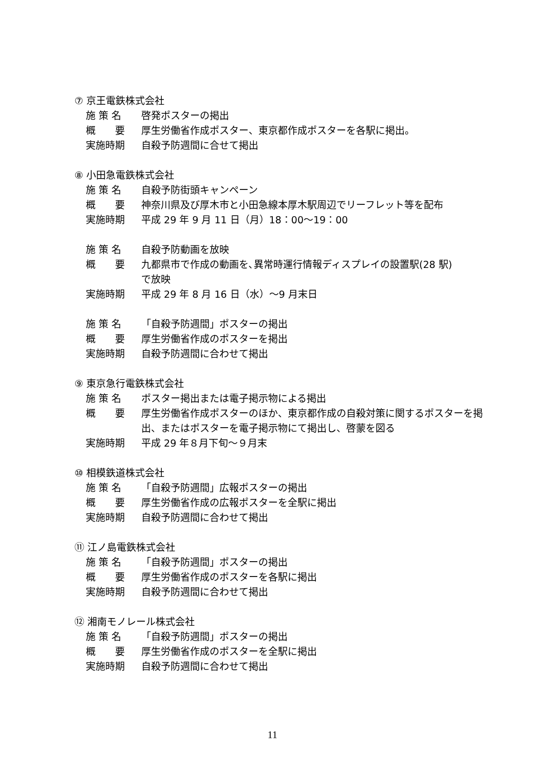⑦ 京王電鉄株式会社
施 策 名 啓発ポスターの掲出
概　　要 厚生労働省作成ポスター、東京都作成ポスターを各駅に掲出。
実施時期 自殺予防週間に合せて掲出
⑧ 小田急電鉄株式会社
施 策 名 自殺予防街頭キャンペーン
概　　要 神奈川県及び厚木市と小田急線本厚木駅周辺でリーフレット等を配布
実施時期 平成 29 年 9 月 11 日（月）18：00～19：00
施 策 名 自殺予防動画を放映
概　　要 九都県市で作成の動画を､異常時運行情報ディスプレイの設置駅(28 駅)
で放映
実施時期 平成 29 年 8 月 16 日（水）～9 月末日
施 策 名 「自殺予防週間」ポスターの掲出
概　　要 厚生労働省作成のポスターを掲出
実施時期 自殺予防週間に合わせて掲出
⑨ 東京急行電鉄株式会社
施 策 名 ポスター掲出または電子掲示物による掲出
概　　要 厚生労働省作成ポスターのほか、東京都作成の自殺対策に関するポスターを掲出、またはポスターを電子掲示物にて掲出し、啓蒙を図る
実施時期 平成 29 年８月下旬～９月末
⑩ 相模鉄道株式会社
施 策 名 「自殺予防週間」広報ポスターの掲出
概　　要 厚生労働省作成の広報ポスターを全駅に掲出
実施時期 自殺予防週間に合わせて掲出
⑪ 江ノ島電鉄株式会社
施 策 名 「自殺予防週間」ポスターの掲出
概　　要 厚生労働省作成のポスターを各駅に掲出
実施時期 自殺予防週間に合わせて掲出
⑫ 湘南モノレール株式会社
施 策 名 「自殺予防週間」ポスターの掲出
概　　要 厚生労働省作成のポスターを全駅に掲出
実施時期 自殺予防週間に合わせて掲出
11